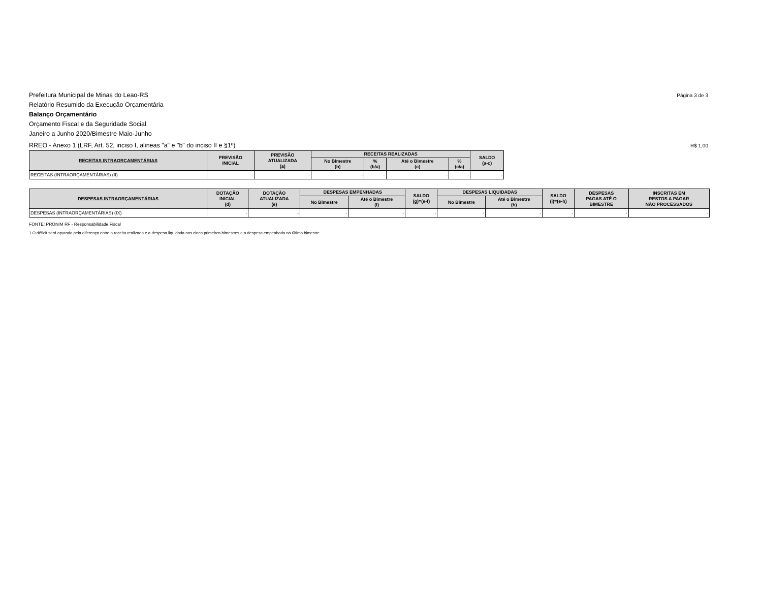Prefeitura Municipal de Minas do Leao-RS Página 3 de 3
Relatório Resumido da Execução Orçamentária
Balanço Orçamentário
Orçamento Fiscal e da Seguridade Social
Janeiro a Junho 2020/Bimestre Maio-Junho
RREO - Anexo 1 (LRF, Art. 52, inciso I, alineas "a" e "b" do inciso II e §1º) R$ 1,00
| RECEITAS INTRAORÇAMENTÁRIAS | PREVISÃO INICIAL | PREVISÃO ATUALIZADA (a) | RECEITAS REALIZADAS | | | | SALDO (a-c) |
| --- | --- | --- | --- | --- | --- | --- | --- |
| | | | No Bimestre (b) | % (b/a) | Até o Bimestre (c) | % (c/a) | |
| RECEITAS (INTRAORÇAMENTÁRIAS) (II) | - | - | - | - | - | - | - |
| DESPESAS INTRAORÇAMENTÁRIAS | DOTAÇÃO INICIAL (d) | DOTAÇÃO ATUALIZADA (e) | DESPESAS EMPENHADAS | | SALDO (g)=(e-f) | DESPESAS LIQUIDADAS | | SALDO (i)=(e-h) | DESPESAS PAGAS ATÉ O BIMESTRE | INSCRITAS EM RESTOS A PAGAR NÃO PROCESSADOS |
| --- | --- | --- | --- | --- | --- | --- | --- | --- | --- | --- |
| | | | No Bimestre | Até o Bimestre (f) | | No Bimestre | Até o Bimestre (h) | | | |
| DESPESAS (INTRAORÇAMENTÁRIAS) (IX) | - | - | - | - | - | - | - | - | - | - |
FONTE: PRONIM RF - Responsabilidade Fiscal
1 O déficit será apurado pela diferença entre a receita realizada e a despesa liquidada nos cinco primeiros bimestres e a despesa empenhada no último bimestre.